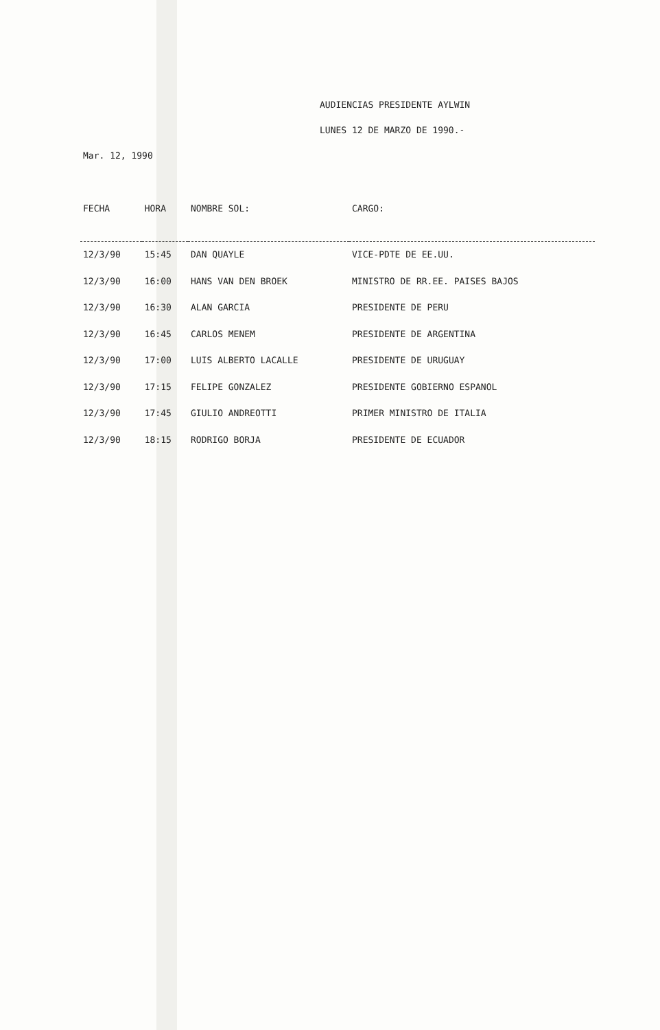AUDIENCIAS PRESIDENTE AYLWIN
LUNES 12 DE MARZO DE 1990.-
Mar. 12, 1990
| FECHA | HORA | NOMBRE SOL: | CARGO: |
| --- | --- | --- | --- |
| 12/3/90 | 15:45 | DAN QUAYLE | VICE-PDTE DE EE.UU. |
| 12/3/90 | 16:00 | HANS VAN DEN BROEK | MINISTRO DE RR.EE. PAISES BAJOS |
| 12/3/90 | 16:30 | ALAN GARCIA | PRESIDENTE DE PERU |
| 12/3/90 | 16:45 | CARLOS MENEM | PRESIDENTE DE ARGENTINA |
| 12/3/90 | 17:00 | LUIS ALBERTO LACALLE | PRESIDENTE DE URUGUAY |
| 12/3/90 | 17:15 | FELIPE GONZALEZ | PRESIDENTE GOBIERNO ESPANOL |
| 12/3/90 | 17:45 | GIULIO ANDREOTTI | PRIMER MINISTRO DE ITALIA |
| 12/3/90 | 18:15 | RODRIGO BORJA | PRESIDENTE DE ECUADOR |